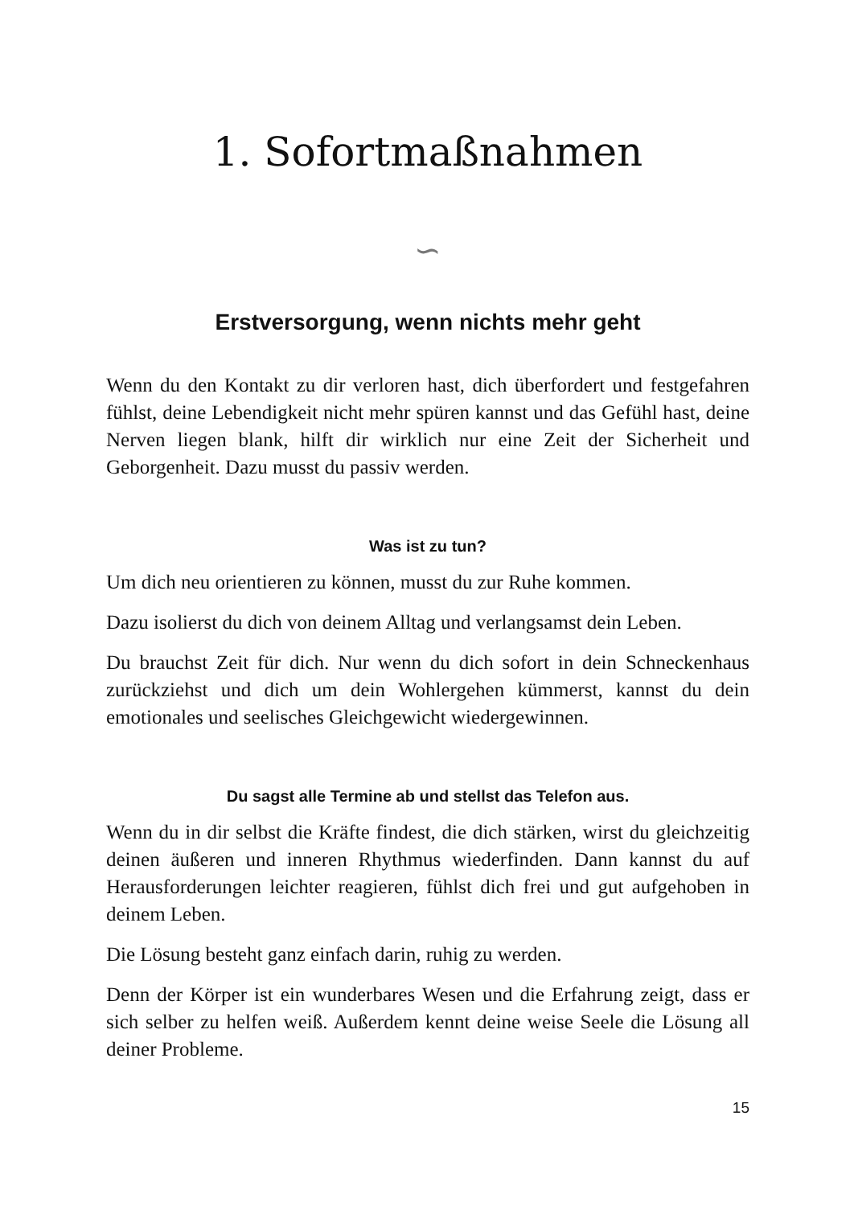1. Sofortmaßnahmen
∽
Erstversorgung, wenn nichts mehr geht
Wenn du den Kontakt zu dir verloren hast, dich überfordert und festgefahren fühlst, deine Lebendigkeit nicht mehr spüren kannst und das Gefühl hast, deine Nerven liegen blank, hilft dir wirklich nur eine Zeit der Sicherheit und Geborgenheit. Dazu musst du passiv werden.
Was ist zu tun?
Um dich neu orientieren zu können, musst du zur Ruhe kommen.
Dazu isolierst du dich von deinem Alltag und verlangsamst dein Leben.
Du brauchst Zeit für dich. Nur wenn du dich sofort in dein Schneckenhaus zurückziehst und dich um dein Wohlergehen kümmerst, kannst du dein emotionales und seelisches Gleichgewicht wiedergewinnen.
Du sagst alle Termine ab und stellst das Telefon aus.
Wenn du in dir selbst die Kräfte findest, die dich stärken, wirst du gleichzeitig deinen äußeren und inneren Rhythmus wiederfinden. Dann kannst du auf Herausforderungen leichter reagieren, fühlst dich frei und gut aufgehoben in deinem Leben.
Die Lösung besteht ganz einfach darin, ruhig zu werden.
Denn der Körper ist ein wunderbares Wesen und die Erfahrung zeigt, dass er sich selber zu helfen weiß. Außerdem kennt deine weise Seele die Lösung all deiner Probleme.
15